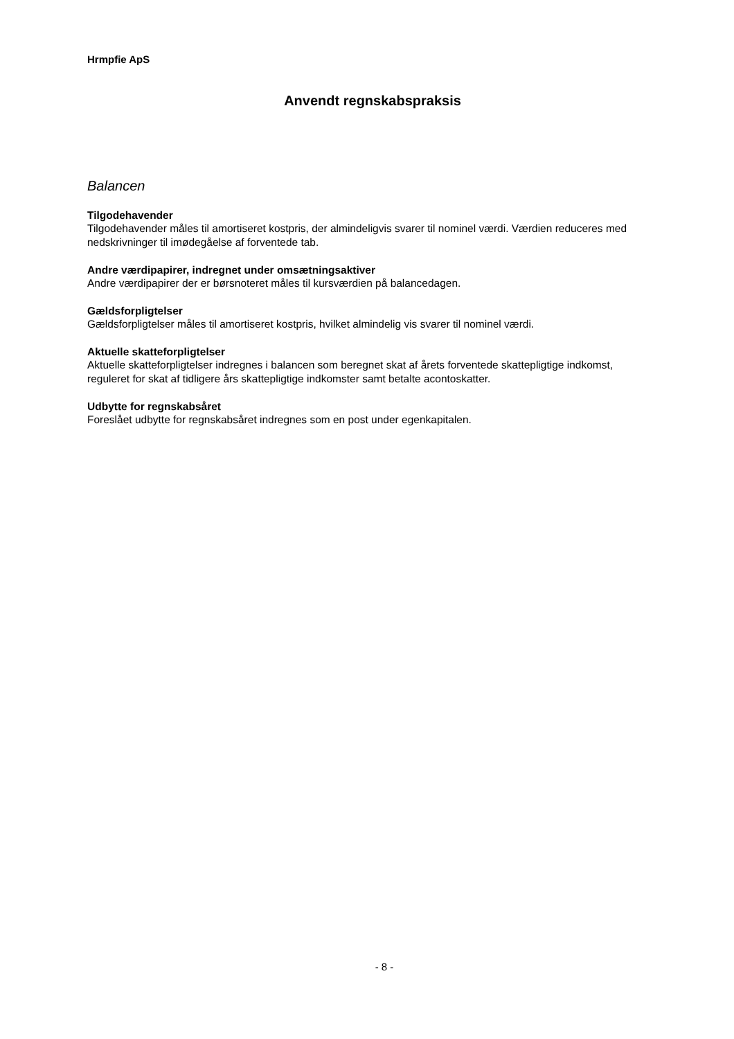Hrmpfie ApS
Anvendt regnskabspraksis
Balancen
Tilgodehavender
Tilgodehavender måles til amortiseret kostpris, der almindeligvis svarer til nominel værdi. Værdien reduceres med nedskrivninger til imødegåelse af forventede tab.
Andre værdipapirer, indregnet under omsætningsaktiver
Andre værdipapirer der er børsnoteret måles til kursværdien på balancedagen.
Gældsforpligtelser
Gældsforpligtelser måles til amortiseret kostpris, hvilket almindelig vis svarer til nominel værdi.
Aktuelle skatteforpligtelser
Aktuelle skatteforpligtelser indregnes i balancen som beregnet skat af årets forventede skattepligtige indkomst, reguleret for skat af tidligere års skattepligtige indkomster samt betalte acontoskatter.
Udbytte for regnskabsåret
Foreslået udbytte for regnskabsåret indregnes som en post under egenkapitalen.
- 8 -